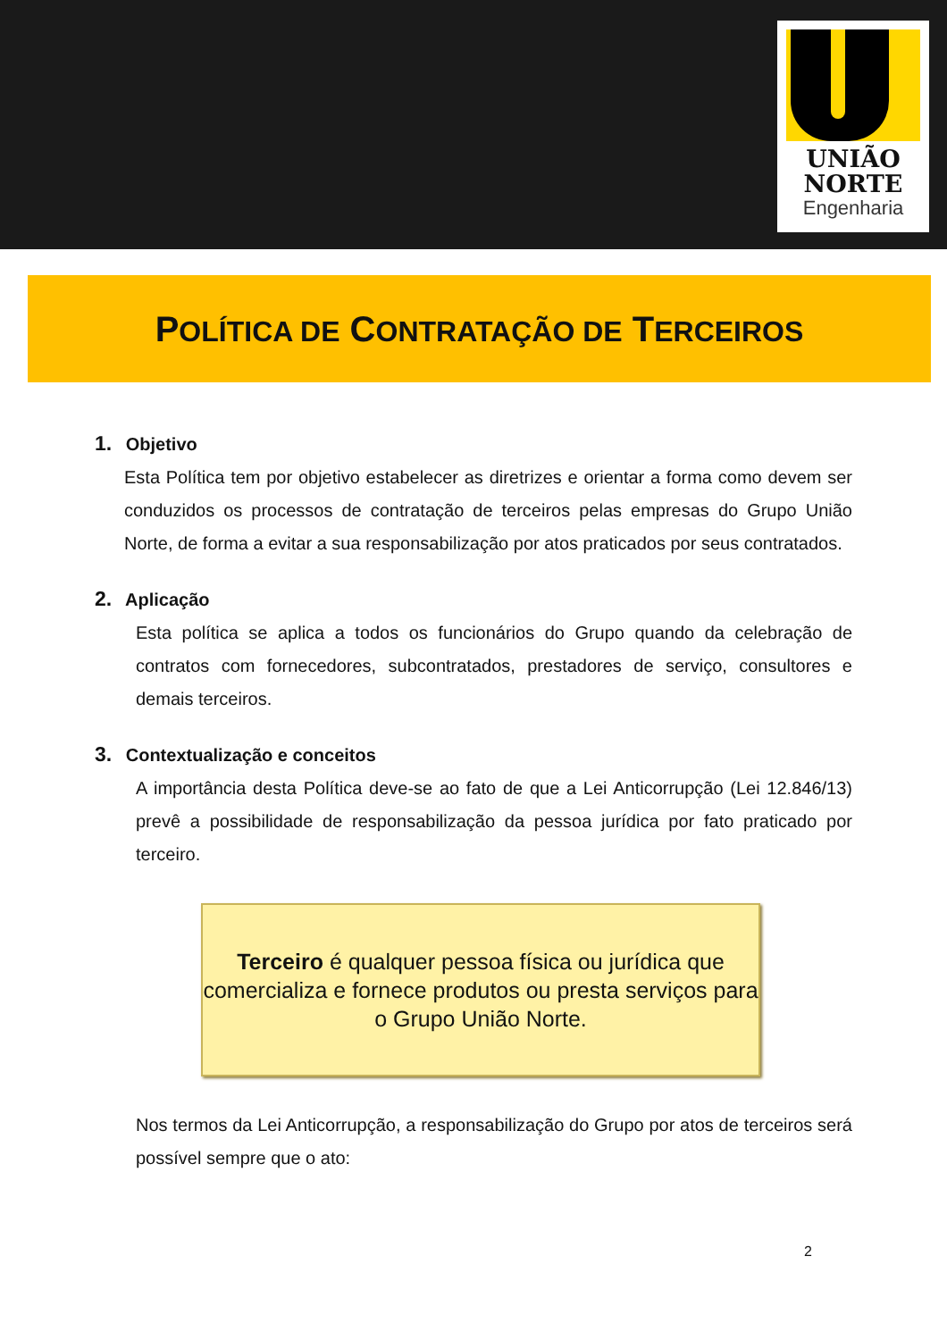UNIÃO
NORTE
Engenharia
POLÍTICA DE CONTRATAÇÃO DE TERCEIROS
1. Objetivo
Esta Política tem por objetivo estabelecer as diretrizes e orientar a forma como devem ser conduzidos os processos de contratação de terceiros pelas empresas do Grupo União Norte, de forma a evitar a sua responsabilização por atos praticados por seus contratados.
2. Aplicação
Esta política se aplica a todos os funcionários do Grupo quando da celebração de contratos com fornecedores, subcontratados, prestadores de serviço, consultores e demais terceiros.
3. Contextualização e conceitos
A importância desta Política deve-se ao fato de que a Lei Anticorrupção (Lei 12.846/13) prevê a possibilidade de responsabilização da pessoa jurídica por fato praticado por terceiro.
Terceiro é qualquer pessoa física ou jurídica que comercializa e fornece produtos ou presta serviços para o Grupo União Norte.
Nos termos da Lei Anticorrupção, a responsabilização do Grupo por atos de terceiros será possível sempre que o ato:
2